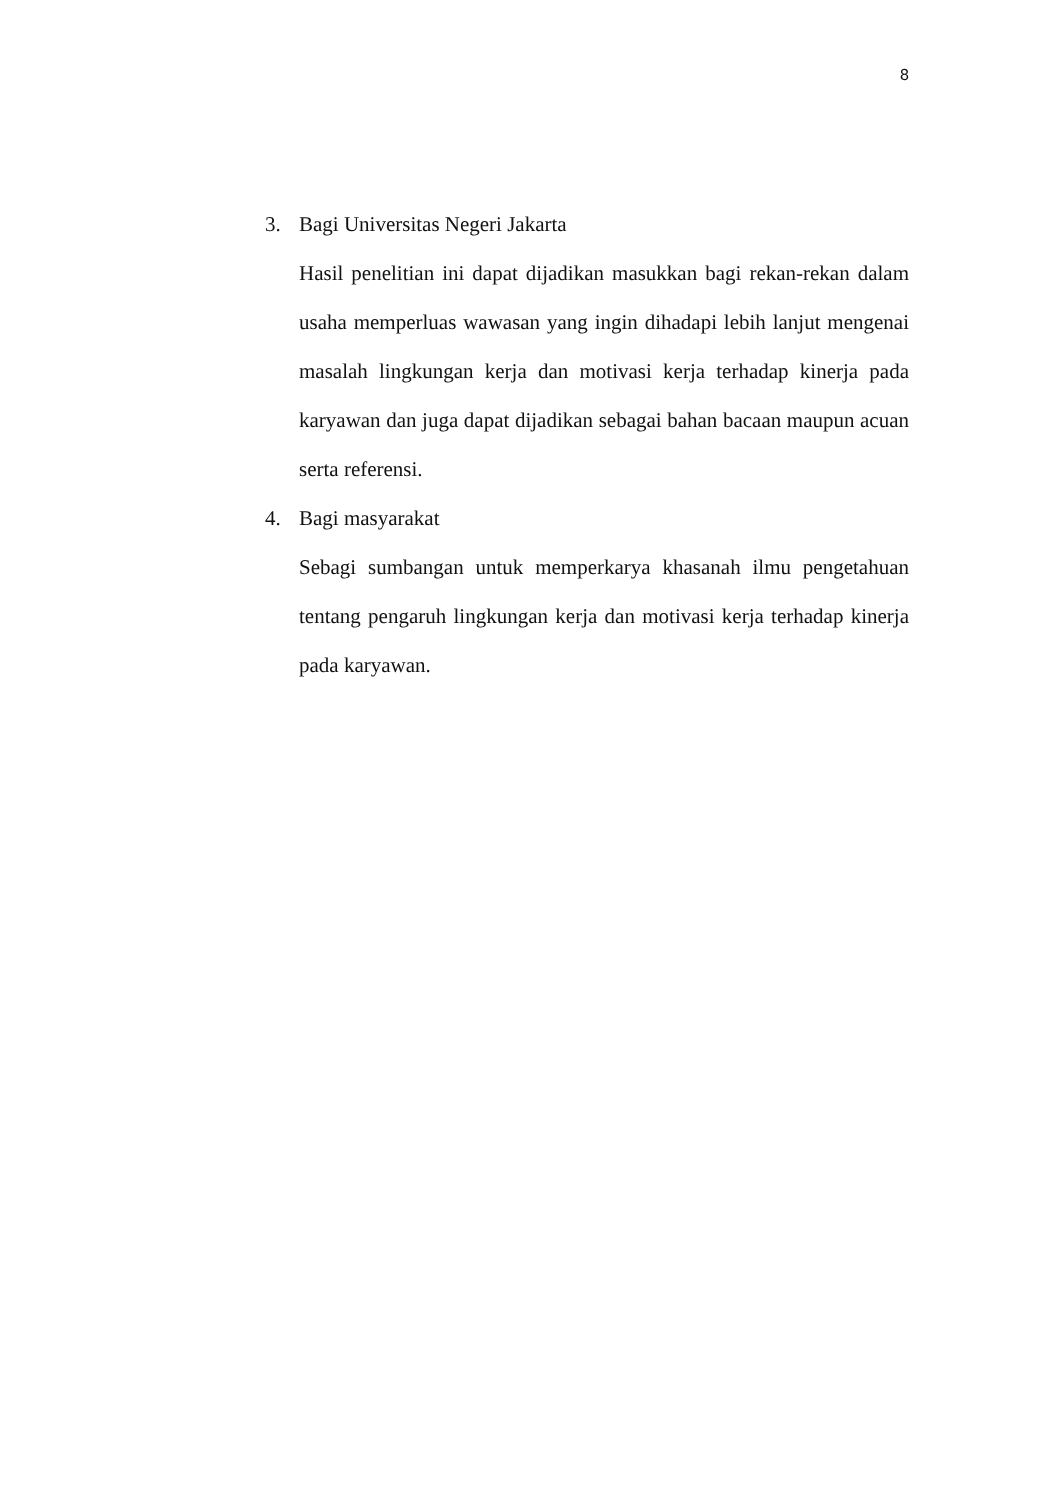8
3. Bagi Universitas Negeri Jakarta
Hasil penelitian ini dapat dijadikan masukkan bagi rekan-rekan dalam usaha memperluas wawasan yang ingin dihadapi lebih lanjut mengenai masalah lingkungan kerja dan motivasi kerja terhadap kinerja pada karyawan dan juga dapat dijadikan sebagai bahan bacaan maupun acuan serta referensi.
4. Bagi masyarakat
Sebagi sumbangan untuk memperkarya khasanah ilmu pengetahuan tentang pengaruh lingkungan kerja dan motivasi kerja terhadap kinerja pada karyawan.